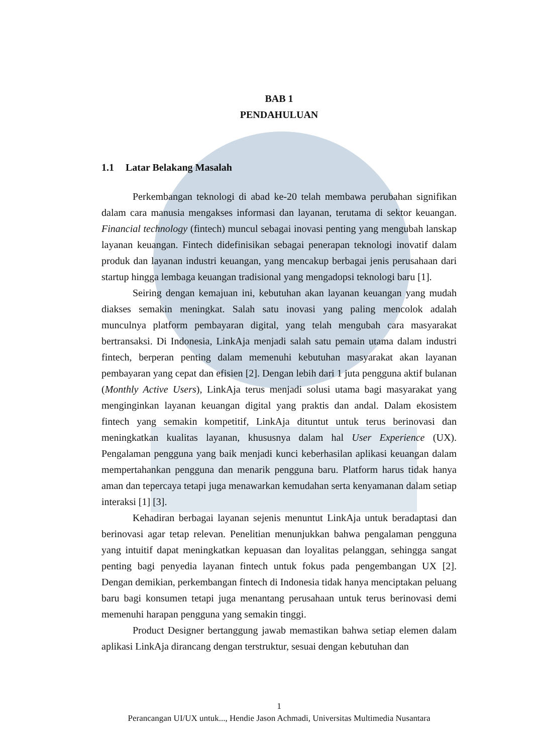BAB 1
PENDAHULUAN
1.1 Latar Belakang Masalah
Perkembangan teknologi di abad ke-20 telah membawa perubahan signifikan dalam cara manusia mengakses informasi dan layanan, terutama di sektor keuangan. Financial technology (fintech) muncul sebagai inovasi penting yang mengubah lanskap layanan keuangan. Fintech didefinisikan sebagai penerapan teknologi inovatif dalam produk dan layanan industri keuangan, yang mencakup berbagai jenis perusahaan dari startup hingga lembaga keuangan tradisional yang mengadopsi teknologi baru [1].
Seiring dengan kemajuan ini, kebutuhan akan layanan keuangan yang mudah diakses semakin meningkat. Salah satu inovasi yang paling mencolok adalah munculnya platform pembayaran digital, yang telah mengubah cara masyarakat bertransaksi. Di Indonesia, LinkAja menjadi salah satu pemain utama dalam industri fintech, berperan penting dalam memenuhi kebutuhan masyarakat akan layanan pembayaran yang cepat dan efisien [2]. Dengan lebih dari 1 juta pengguna aktif bulanan (Monthly Active Users), LinkAja terus menjadi solusi utama bagi masyarakat yang menginginkan layanan keuangan digital yang praktis dan andal. Dalam ekosistem fintech yang semakin kompetitif, LinkAja dituntut untuk terus berinovasi dan meningkatkan kualitas layanan, khususnya dalam hal User Experience (UX). Pengalaman pengguna yang baik menjadi kunci keberhasilan aplikasi keuangan dalam mempertahankan pengguna dan menarik pengguna baru. Platform harus tidak hanya aman dan tepercaya tetapi juga menawarkan kemudahan serta kenyamanan dalam setiap interaksi [1] [3].
Kehadiran berbagai layanan sejenis menuntut LinkAja untuk beradaptasi dan berinovasi agar tetap relevan. Penelitian menunjukkan bahwa pengalaman pengguna yang intuitif dapat meningkatkan kepuasan dan loyalitas pelanggan, sehingga sangat penting bagi penyedia layanan fintech untuk fokus pada pengembangan UX [2]. Dengan demikian, perkembangan fintech di Indonesia tidak hanya menciptakan peluang baru bagi konsumen tetapi juga menantang perusahaan untuk terus berinovasi demi memenuhi harapan pengguna yang semakin tinggi.
Product Designer bertanggung jawab memastikan bahwa setiap elemen dalam aplikasi LinkAja dirancang dengan terstruktur, sesuai dengan kebutuhan dan
1
Perancangan UI/UX untuk..., Hendie Jason Achmadi, Universitas Multimedia Nusantara